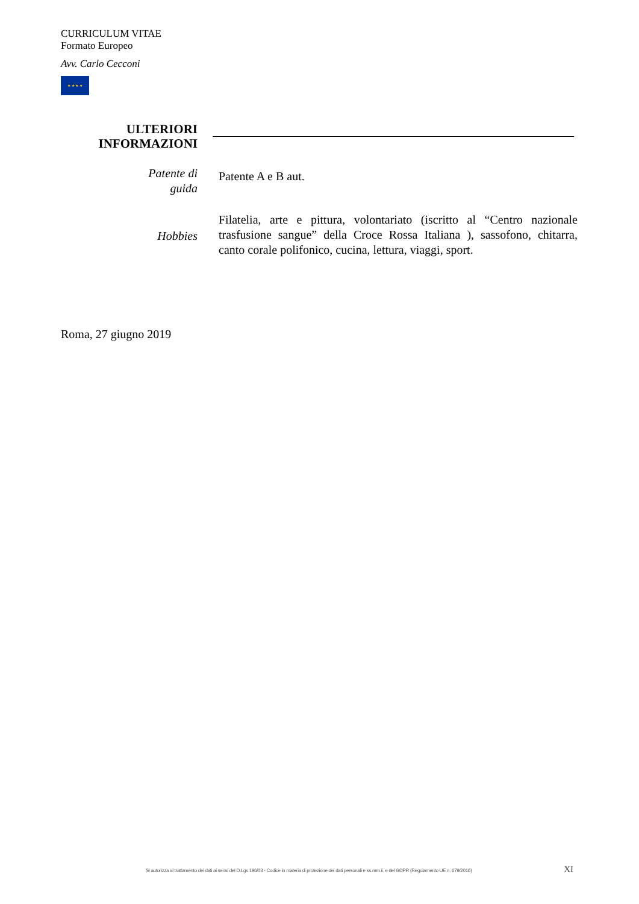CURRICULUM VITAE
Formato Europeo
Avv. Carlo Cecconi
★ ★ ★ ★
ULTERIORI
INFORMAZIONI
Patente di
guida
Patente A e B aut.
Hobbies
Filatelia, arte e pittura, volontariato (iscritto al “Centro nazionale trasfusione sangue” della Croce Rossa Italiana ), sassofono, chitarra, canto corale polifonico, cucina, lettura, viaggi, sport.
Roma, 27 giugno 2019
Si autorizza al trattamento dei dati ai sensi del D.Lgs 196/03 - Codice in materia di protezione dei dati personali e ss.mm.ii. e del GDPR (Regolamento UE n. 679/2016) XI